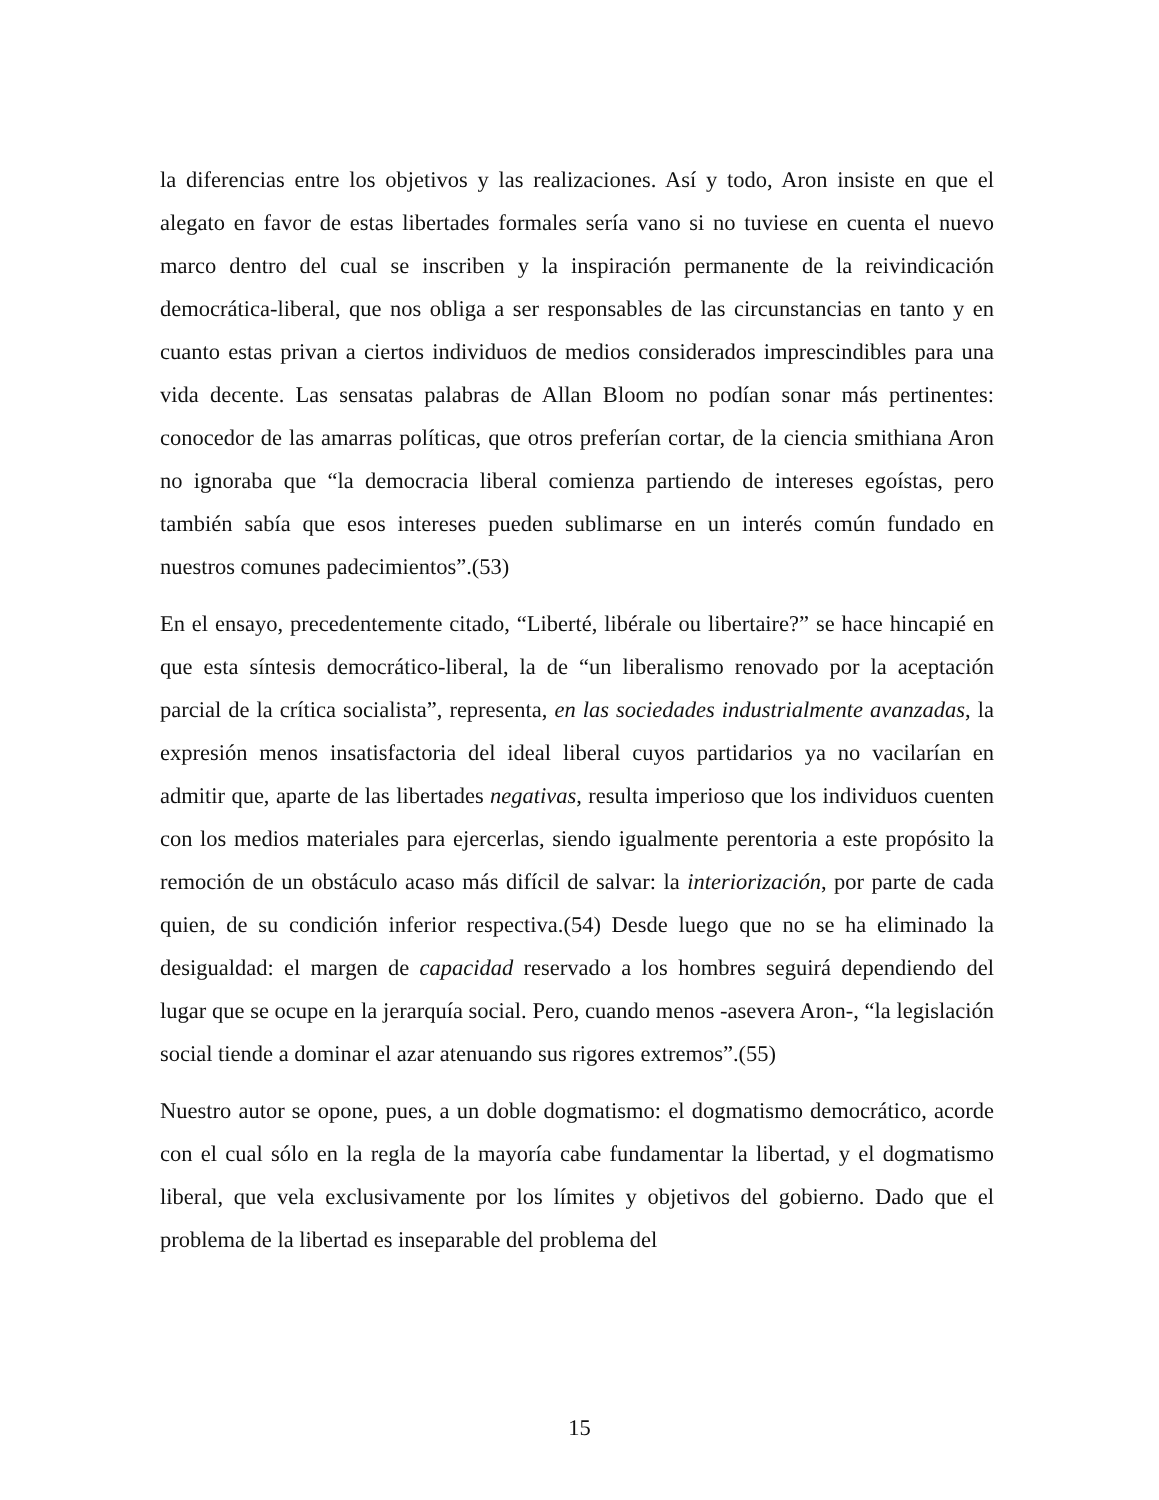la diferencias entre los objetivos y las realizaciones. Así y todo, Aron insiste en que el alegato en favor de estas libertades formales sería vano si no tuviese en cuenta el nuevo marco dentro del cual se inscriben y la inspiración permanente de la reivindicación democrática-liberal, que nos obliga a ser responsables de las circunstancias en tanto y en cuanto estas privan a ciertos individuos de medios considerados imprescindibles para una vida decente. Las sensatas palabras de Allan Bloom no podían sonar más pertinentes: conocedor de las amarras políticas, que otros preferían cortar, de la ciencia smithiana Aron no ignoraba que “la democracia liberal comienza partiendo de intereses egoístas, pero también sabía que esos intereses pueden sublimarse en un interés común fundado en nuestros comunes padecimientos”.(53)
En el ensayo, precedentemente citado, “Liberté, libérale ou libertaire?” se hace hincapié en que esta síntesis democrático-liberal, la de “un liberalismo renovado por la aceptación parcial de la crítica socialista”, representa, en las sociedades industrialmente avanzadas, la expresión menos insatisfactoria del ideal liberal cuyos partidarios ya no vacilarían en admitir que, aparte de las libertades negativas, resulta imperioso que los individuos cuenten con los medios materiales para ejercerlas, siendo igualmente perentoria a este propósito la remoción de un obstáculo acaso más difícil de salvar: la interiorización, por parte de cada quien, de su condición inferior respectiva.(54) Desde luego que no se ha eliminado la desigualdad: el margen de capacidad reservado a los hombres seguirá dependiendo del lugar que se ocupe en la jerarquía social. Pero, cuando menos -asevera Aron-, “la legislación social tiende a dominar el azar atenuando sus rigores extremos”.(55)
Nuestro autor se opone, pues, a un doble dogmatismo: el dogmatismo democrático, acorde con el cual sólo en la regla de la mayoría cabe fundamentar la libertad, y el dogmatismo liberal, que vela exclusivamente por los límites y objetivos del gobierno. Dado que el problema de la libertad es inseparable del problema del
15